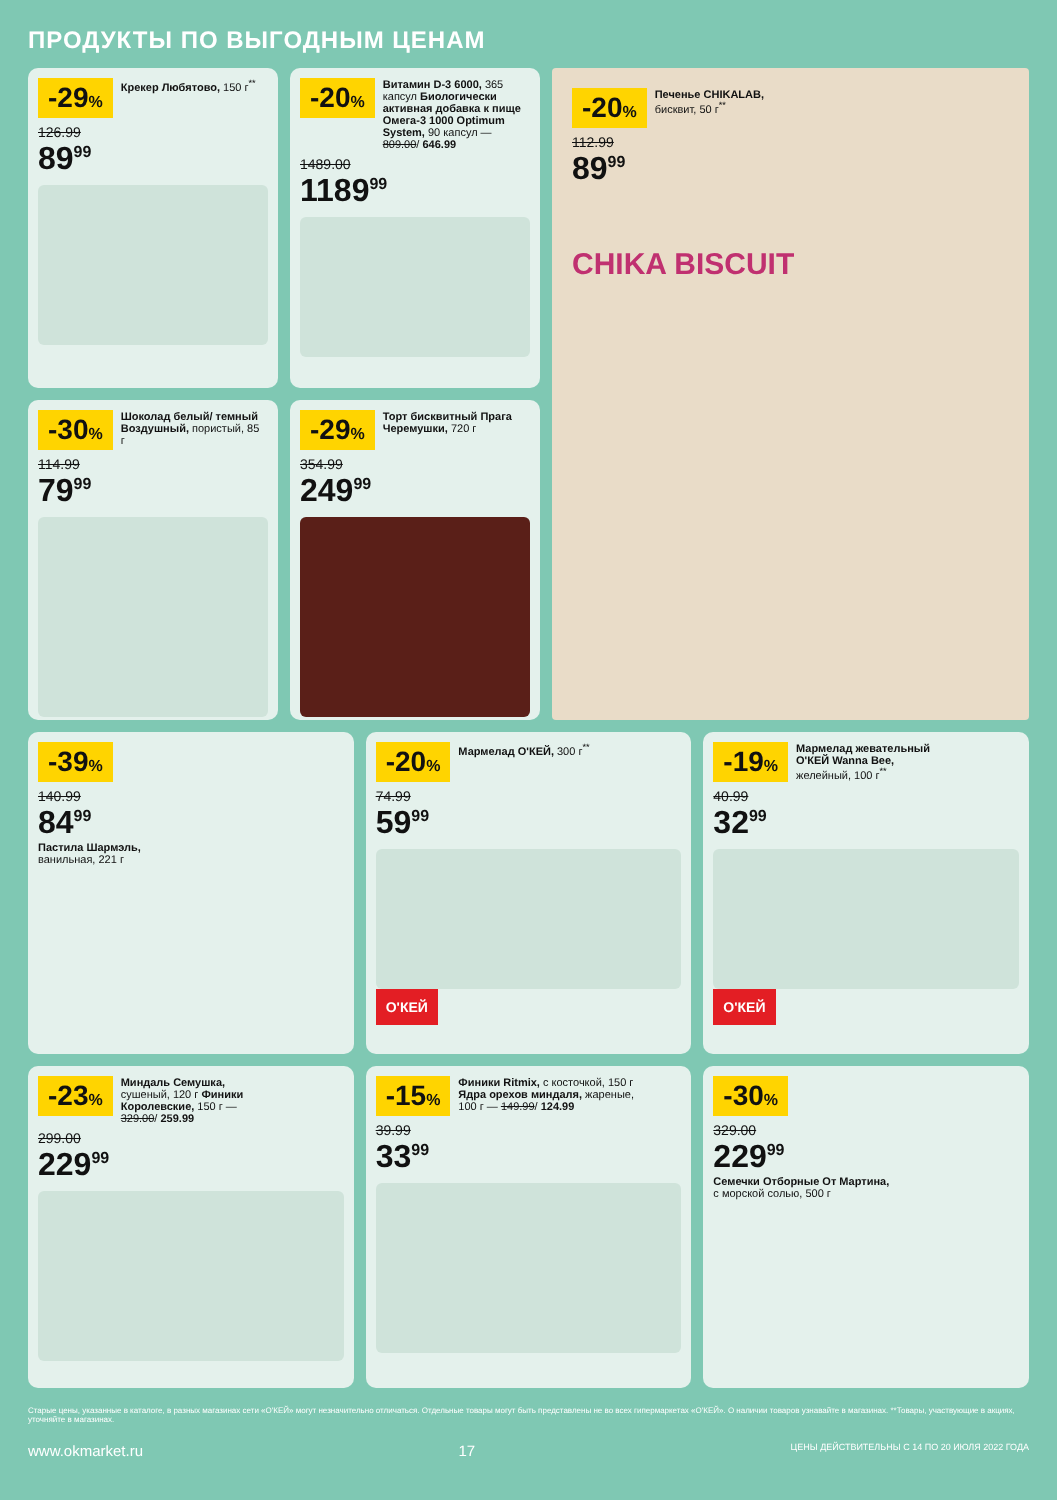ПРОДУКТЫ ПО ВЫГОДНЫМ ЦЕНАМ
-29% Крекер Любятово, 150 г<sup>**</sup>
126.99
89<sup>99</sup>
-20% Витамин D-3 6000, 365 капсул Биологически активная добавка к пище Омега-3 1000 Optimum System, 90 капсул — 809.00/ 646.99
1489.00
1189<sup>99</sup>
-20% Печенье CHIKALAB, бисквит, 50 г<sup>**</sup>
112.99
89<sup>99</sup>
CHIKA BISCUIT
-30% Шоколад белый/ темный Воздушный, пористый, 85 г
114.99
79<sup>99</sup>
-29% Торт бисквитный Прага Черемушки, 720 г
354.99
249<sup>99</sup>
-39%
140.99
84<sup>99</sup>
Пастила Шармэль,
ванильная, 221 г
-20% Мармелад О'КЕЙ, 300 г<sup>**</sup>
74.99
59<sup>99</sup>
О'КЕЙ
-19% Мармелад жевательный О'КЕЙ Wanna Bee, желейный, 100 г<sup>**</sup>
40.99
32<sup>99</sup>
О'КЕЙ
-23% Миндаль Семушка, сушеный, 120 г Финики Королевские, 150 г — 329.00/ 259.99
299.00
229<sup>99</sup>
-15% Финики Ritmix, с косточкой, 150 г Ядра орехов миндаля, жареные, 100 г — 149.99/ 124.99
39.99
33<sup>99</sup>
-30%
329.00
229<sup>99</sup>
Семечки Отборные От Мартина,
с морской солью, 500 г
Старые цены, указанные в каталоге, в разных магазинах сети «О'КЕЙ» могут незначительно отличаться. Отдельные товары могут быть представлены не во всех гипермаркетах «О'КЕЙ». О наличии товаров узнавайте в магазинах. **Товары, участвующие в акциях, уточняйте в магазинах.
www.okmarket.ru 17 ЦЕНЫ ДЕЙСТВИТЕЛЬНЫ С 14 ПО 20 ИЮЛЯ 2022 ГОДА